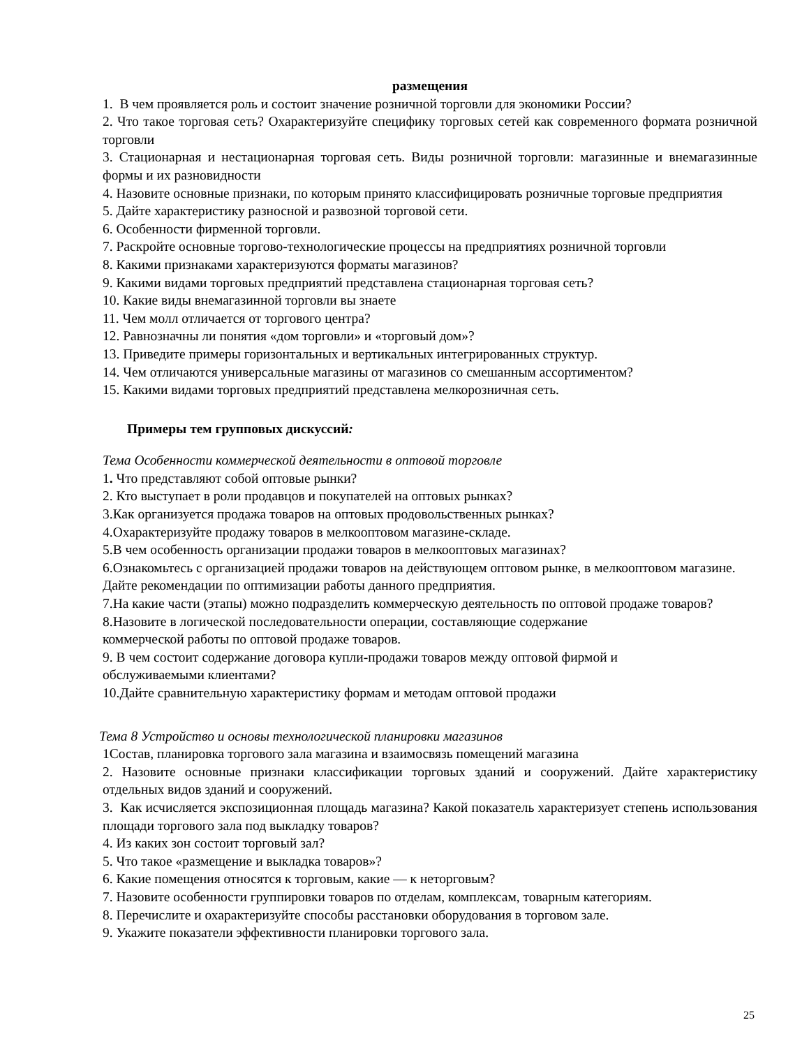размещения
1. В чем проявляется роль и состоит значение розничной торговли для экономики России?
2. Что такое торговая сеть? Охарактеризуйте специфику торговых сетей как современного формата розничной торговли
3. Стационарная и нестационарная торговая сеть. Виды розничной торговли: магазинные и внемагазинные формы и их разновидности
4. Назовите основные признаки, по которым принято классифицировать розничные торговые предприятия
5. Дайте характеристику разносной и развозной торговой сети.
6. Особенности фирменной торговли.
7. Раскройте основные торгово-технологические процессы на предприятиях розничной торговли
8. Какими признаками характеризуются форматы магазинов?
9. Какими видами торговых предприятий представлена стационарная торговая сеть?
10. Какие виды внемагазинной торговли вы знаете
11. Чем молл отличается от торгового центра?
12. Равнозначны ли понятия «дом торговли» и «торговый дом»?
13. Приведите примеры горизонтальных и вертикальных интегрированных структур.
14. Чем отличаются универсальные магазины от магазинов со смешанным ассортиментом?
15. Какими видами торговых предприятий представлена мелкорозничная сеть.
Примеры тем групповых дискуссий:
Тема Особенности коммерческой деятельности в оптовой торговле
1. Что представляют собой оптовые рынки?
2. Кто выступает в роли продавцов и покупателей на оптовых рынках?
3.Как организуется продажа товаров на оптовых продовольственных рынках?
4.Охарактеризуйте продажу товаров в мелкооптовом магазине-складе.
5.В чем особенность организации продажи товаров в мелкооптовых магазинах?
6.Ознакомьтесь с организацией продажи товаров на действующем оптовом рынке, в мелкооптовом магазине. Дайте рекомендации по оптимизации работы данного предприятия.
7.На какие части (этапы) можно подразделить коммерческую деятельность по оптовой продаже товаров?
8.Назовите в логической последовательности операции, составляющие содержание
коммерческой работы по оптовой продаже товаров.
9. В чем состоит содержание договора купли-продажи товаров между оптовой фирмой и
обслуживаемыми клиентами?
10.Дайте сравнительную характеристику формам и методам оптовой продажи
Тема 8 Устройство и основы технологической планировки магазинов
1Состав, планировка торгового зала магазина и взаимосвязь помещений магазина
2. Назовите основные признаки классификации торговых зданий и сооружений. Дайте характеристику отдельных видов зданий и сооружений.
3. Как исчисляется экспозиционная площадь магазина? Какой показатель характеризует степень использования площади торгового зала под выкладку товаров?
4. Из каких зон состоит торговый зал?
5. Что такое «размещение и выкладка товаров»?
6. Какие помещения относятся к торговым, какие — к неторговым?
7. Назовите особенности группировки товаров по отделам, комплексам, товарным категориям.
8. Перечислите и охарактеризуйте способы расстановки оборудования в торговом зале.
9. Укажите показатели эффективности планировки торгового зала.
25